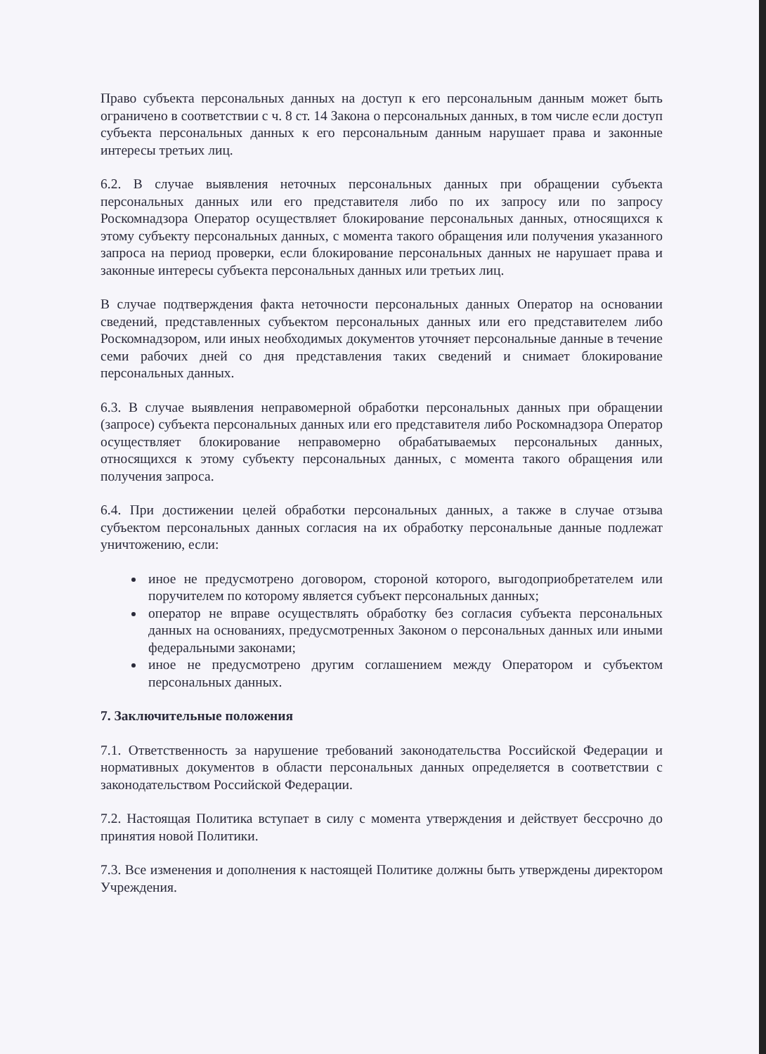Право субъекта персональных данных на доступ к его персональным данным может быть ограничено в соответствии с ч. 8 ст. 14 Закона о персональных данных, в том числе если доступ субъекта персональных данных к его персональным данным нарушает права и законные интересы третьих лиц.
6.2. В случае выявления неточных персональных данных при обращении субъекта персональных данных или его представителя либо по их запросу или по запросу Роскомнадзора Оператор осуществляет блокирование персональных данных, относящихся к этому субъекту персональных данных, с момента такого обращения или получения указанного запроса на период проверки, если блокирование персональных данных не нарушает права и законные интересы субъекта персональных данных или третьих лиц.
В случае подтверждения факта неточности персональных данных Оператор на основании сведений, представленных субъектом персональных данных или его представителем либо Роскомнадзором, или иных необходимых документов уточняет персональные данные в течение семи рабочих дней со дня представления таких сведений и снимает блокирование персональных данных.
6.3. В случае выявления неправомерной обработки персональных данных при обращении (запросе) субъекта персональных данных или его представителя либо Роскомнадзора Оператор осуществляет блокирование неправомерно обрабатываемых персональных данных, относящихся к этому субъекту персональных данных, с момента такого обращения или получения запроса.
6.4. При достижении целей обработки персональных данных, а также в случае отзыва субъектом персональных данных согласия на их обработку персональные данные подлежат уничтожению, если:
иное не предусмотрено договором, стороной которого, выгодоприобретателем или поручителем по которому является субъект персональных данных;
оператор не вправе осуществлять обработку без согласия субъекта персональных данных на основаниях, предусмотренных Законом о персональных данных или иными федеральными законами;
иное не предусмотрено другим соглашением между Оператором и субъектом персональных данных.
7. Заключительные положения
7.1. Ответственность за нарушение требований законодательства Российской Федерации и нормативных документов в области персональных данных определяется в соответствии с законодательством Российской Федерации.
7.2. Настоящая Политика вступает в силу с момента утверждения и действует бессрочно до принятия новой Политики.
7.3. Все изменения и дополнения к настоящей Политике должны быть утверждены директором Учреждения.